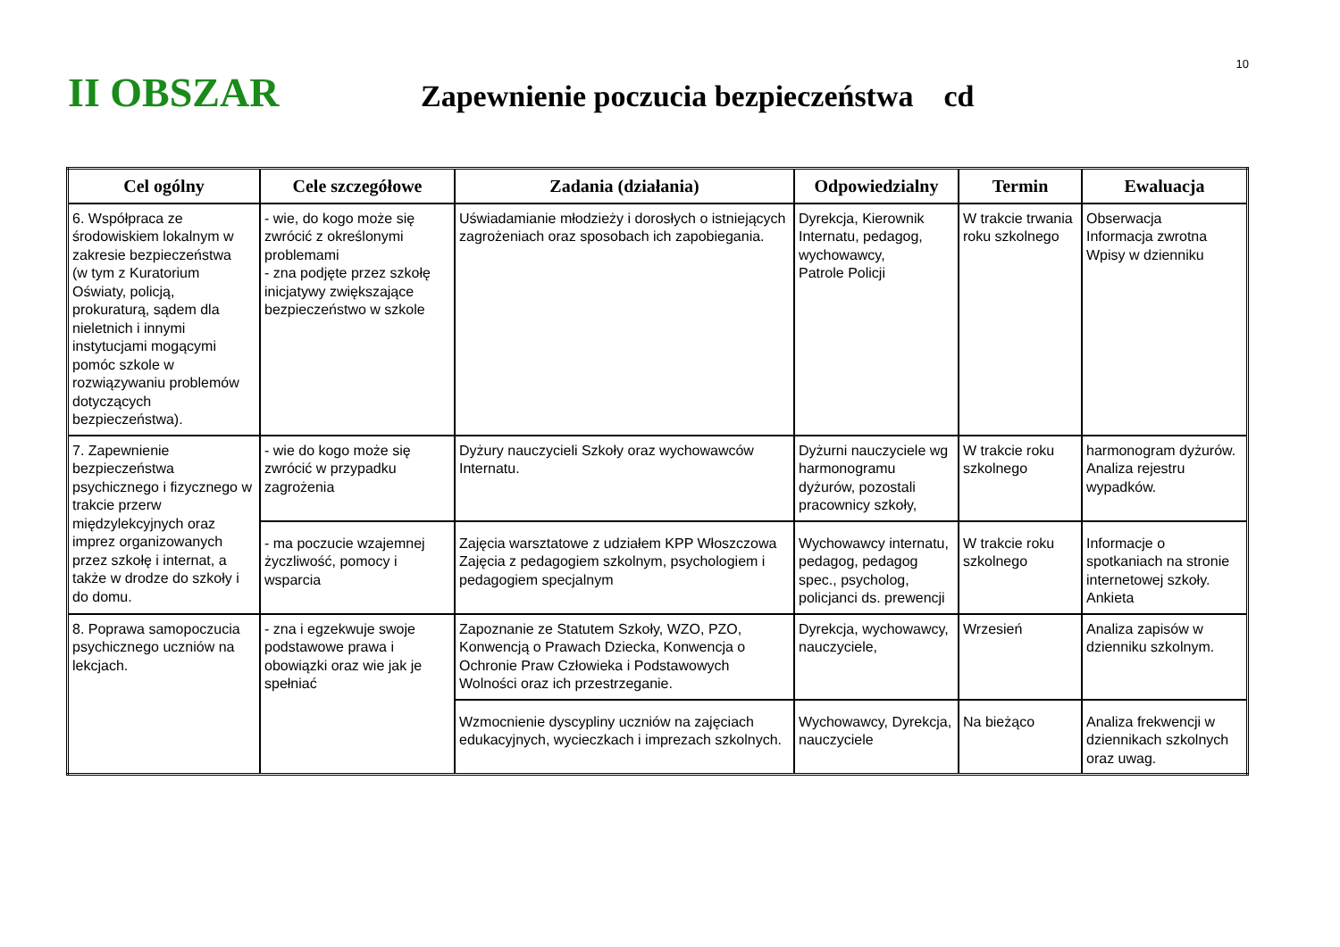10
II OBSZAR
Zapewnienie poczucia bezpieczeństwa cd
| Cel ogólny | Cele szczegółowe | Zadania (działania) | Odpowiedzialny | Termin | Ewaluacja |
| --- | --- | --- | --- | --- | --- |
| 6. Współpraca ze środowiskiem lokalnym w zakresie bezpieczeństwa (w tym z Kuratorium Oświaty, policją, prokuraturą, sądem dla nieletnich i innymi instytucjami mogącymi pomóc szkole w rozwiązywaniu problemów dotyczących bezpieczeństwa). | - wie, do kogo może się zwrócić z określonymi problemami - zna podjęte przez szkołę inicjatywy zwiększające bezpieczeństwo w szkole | Uświadamianie młodzieży i dorosłych o istniejących zagrożeniach oraz sposobach ich zapobiegania. | Dyrekcja, Kierownik Internatu, pedagog, wychowawcy, Patrole Policji | W trakcie trwania roku szkolnego | Obserwacja Informacja zwrotna Wpisy w dzienniku |
| 7. Zapewnienie bezpieczeństwa psychicznego i fizycznego w trakcie przerw międzylekcyjnych oraz imprez organizowanych przez szkołę i internat, a także w drodze do szkoły i do domu. | - wie do kogo może się zwrócić w przypadku zagrożenia | Dyżury nauczycieli Szkoły oraz wychowawców Internatu. | Dyżurni nauczyciele wg harmonogramu dyżurów, pozostali pracownicy szkoły, | W trakcie roku szkolnego | harmonogram dyżurów. Analiza rejestru wypadków. |
| | - ma poczucie wzajemnej życzliwość, pomocy i wsparcia | Zajęcia warsztatowe z udziałem KPP Włoszczowa Zajęcia z pedagogiem szkolnym, psychologiem i pedagogiem specjalnym | Wychowawcy internatu, pedagog, pedagog spec., psycholog, policjanci ds. prewencji | W trakcie roku szkolnego | Informacje o spotkaniach na stronie internetowej szkoły. Ankieta |
| 8. Poprawa samopoczucia psychicznego uczniów na lekcjach. | - zna i egzekwuje swoje podstawowe prawa i obowiązki oraz wie jak je spełniać | Zapoznanie ze Statutem Szkoły, WZO, PZO, Konwencją o Prawach Dziecka, Konwencja o Ochronie Praw Człowieka i Podstawowych Wolności oraz ich przestrzeganie. | Dyrekcja, wychowawcy, nauczyciele, | Wrzesień | Analiza zapisów w dzienniku szkolnym. |
| | | Wzmocnienie dyscypliny uczniów na zajęciach edukacyjnych, wycieczkach i imprezach szkolnych. | Wychowawcy, Dyrekcja, nauczyciele | Na bieżąco | Analiza frekwencji w dziennikach szkolnych oraz uwag. |